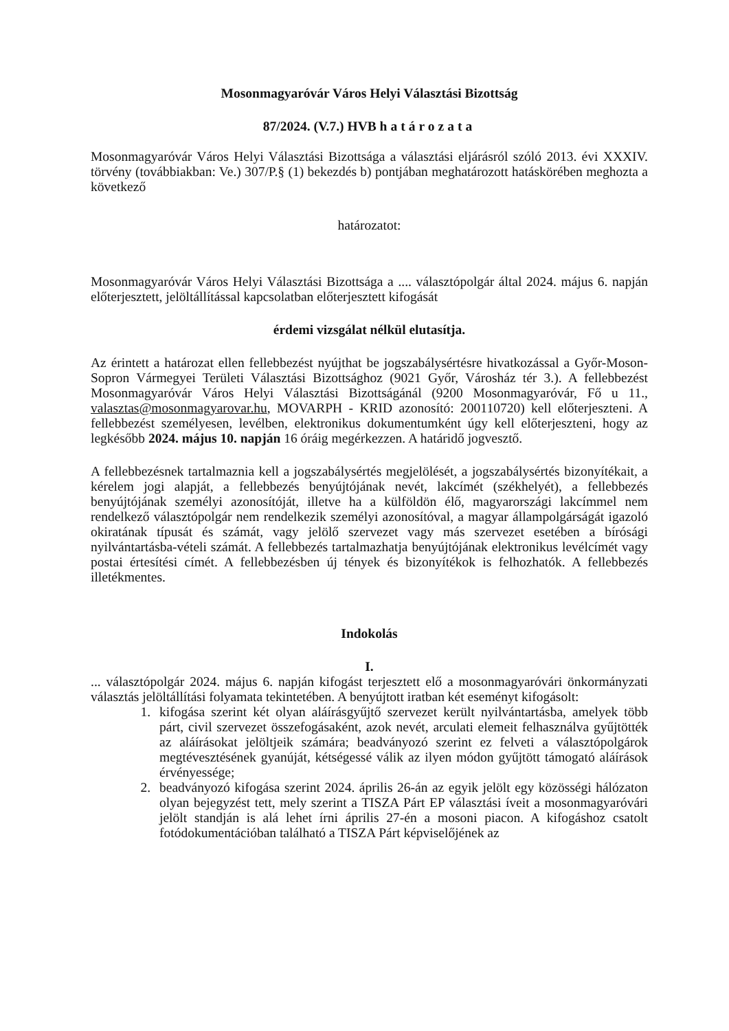Mosonmagyaróvár Város Helyi Választási Bizottság
87/2024. (V.7.) HVB határozata
Mosonmagyaróvár Város Helyi Választási Bizottsága a választási eljárásról szóló 2013. évi XXXIV. törvény (továbbiakban: Ve.) 307/P.§ (1) bekezdés b) pontjában meghatározott hatáskörében meghozta a következő
határozatot:
Mosonmagyaróvár Város Helyi Választási Bizottsága a .... választópolgár által 2024. május 6. napján előterjesztett, jelöltállítással kapcsolatban előterjesztett kifogását
érdemi vizsgálat nélkül elutasítja.
Az érintett a határozat ellen fellebbezést nyújthat be jogszabálysértésre hivatkozással a Győr-Moson-Sopron Vármegyei Területi Választási Bizottsághoz (9021 Győr, Városház tér 3.). A fellebbezést Mosonmagyaróvár Város Helyi Választási Bizottságánál (9200 Mosonmagyaróvár, Fő u 11., valasztas@mosonmagyarovar.hu, MOVARPH - KRID azonosító: 200110720) kell előterjeszteni. A fellebbezést személyesen, levélben, elektronikus dokumentumként úgy kell előterjeszteni, hogy az legkésőbb 2024. május 10. napján 16 óráig megérkezzen. A határidő jogvesztő.
A fellebbezésnek tartalmaznia kell a jogszabálysértés megjelölését, a jogszabálysértés bizonyítékait, a kérelem jogi alapját, a fellebbezés benyújtójának nevét, lakcímét (székhelyét), a fellebbezés benyújtójának személyi azonosítóját, illetve ha a külföldön élő, magyarországi lakcímmel nem rendelkező választópolgár nem rendelkezik személyi azonosítóval, a magyar állampolgárságát igazoló okiratának típusát és számát, vagy jelölő szervezet vagy más szervezet esetében a bírósági nyilvántartásba-vételi számát. A fellebbezés tartalmazhatja benyújtójának elektronikus levélcímét vagy postai értesítési címét. A fellebbezésben új tények és bizonyítékok is felhozhatók. A fellebbezés illetékmentes.
Indokolás
I.
... választópolgár 2024. május 6. napján kifogást terjesztett elő a mosonmagyaróvári önkormányzati választás jelöltállítási folyamata tekintetében. A benyújtott iratban két eseményt kifogásolt:
1. kifogása szerint két olyan aláírásgyűjtő szervezet került nyilvántartásba, amelyek több párt, civil szervezet összefogásaként, azok nevét, arculati elemeit felhasználva gyűjtötték az aláírásokat jelöltjeik számára; beadványozó szerint ez felveti a választópolgárok megtévesztésének gyanúját, kétségessé válik az ilyen módon gyűjtött támogató aláírások érvényessége;
2. beadványozó kifogása szerint 2024. április 26-án az egyik jelölt egy közösségi hálózaton olyan bejegyzést tett, mely szerint a TISZA Párt EP választási íveit a mosonmagyaróvári jelölt standján is alá lehet írni április 27-én a mosoni piacon. A kifogáshoz csatolt fotódokumentációban található a TISZA Párt képviselőjének az